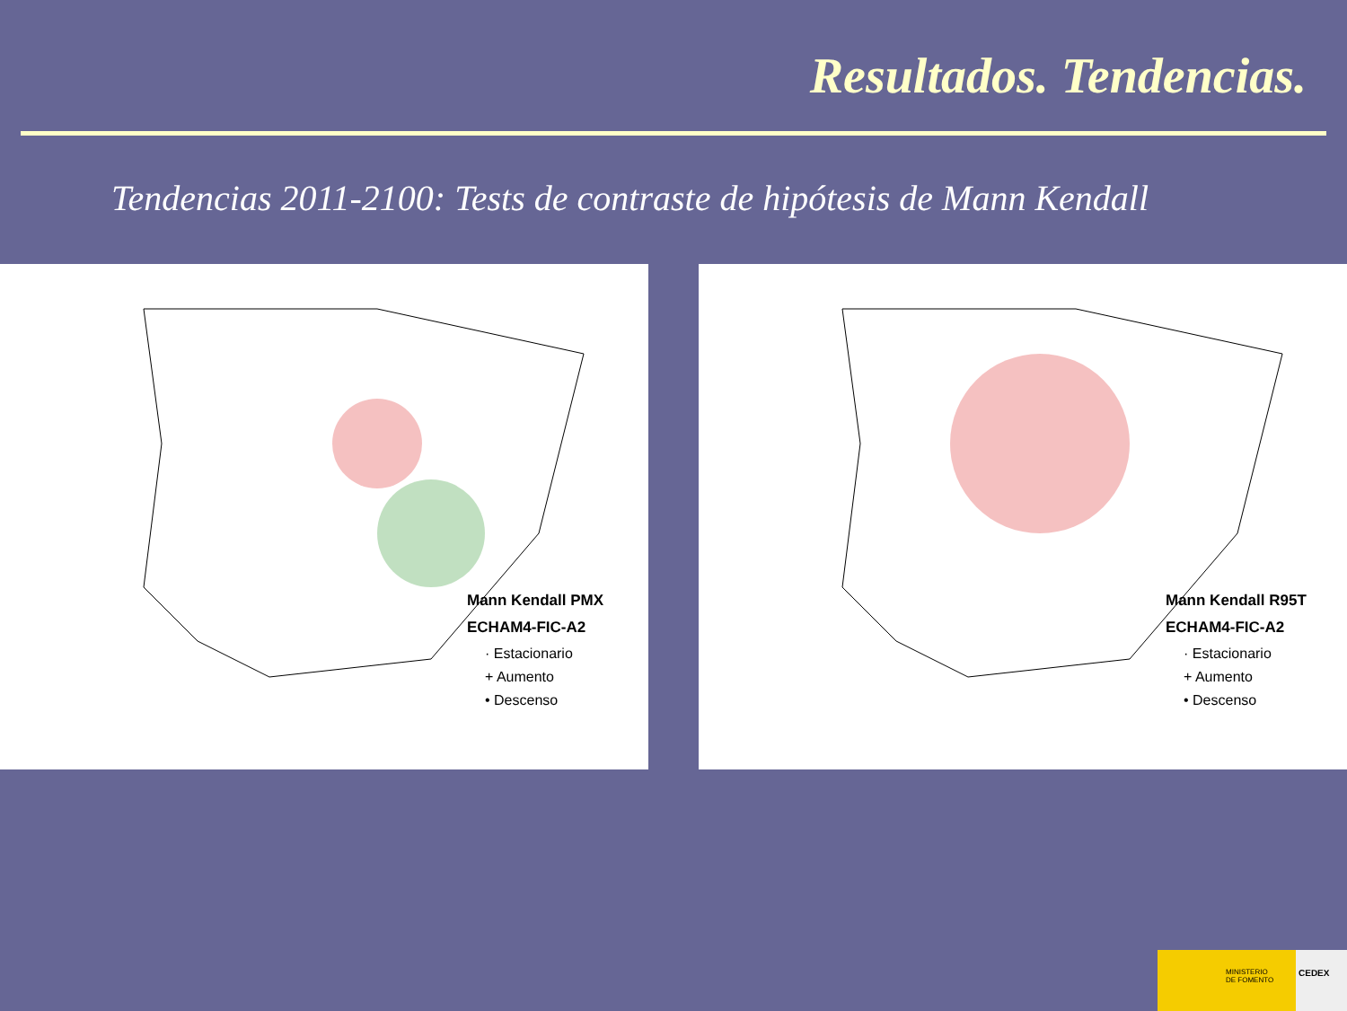Resultados. Tendencias.
Tendencias 2011-2100: Tests de contraste de hipótesis de Mann Kendall
Mann Kendall PMX
ECHAM4-FIC-A2
· Estacionario
+ Aumento
• Descenso
Mann Kendall R95T
ECHAM4-FIC-A2
· Estacionario
+ Aumento
• Descenso
MINISTERIO
DE FOMENTO
CEDEX